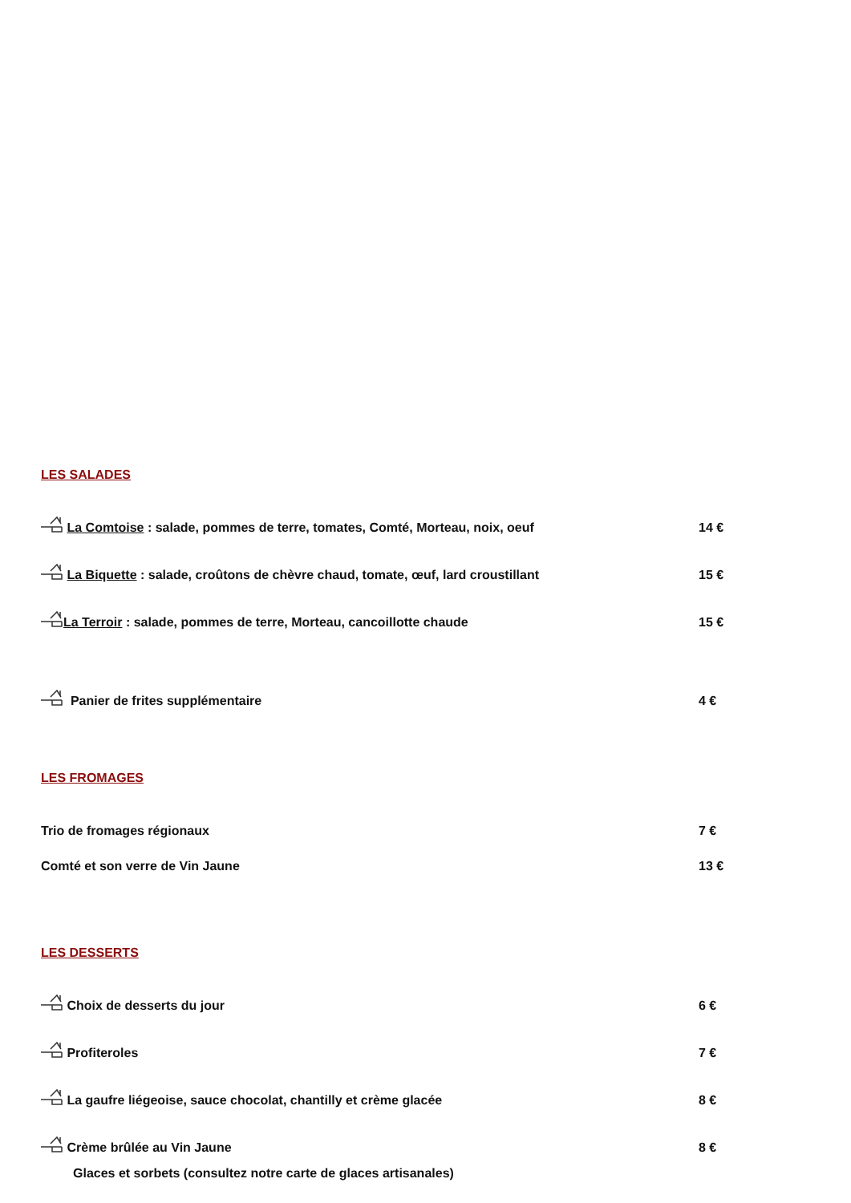LES SALADES
La Comtoise : salade, pommes de terre, tomates, Comté, Morteau, noix, oeuf 14 €
La Biquette : salade, croûtons de chèvre chaud, tomate, œuf, lard croustillant 15 €
La Terroir : salade, pommes de terre, Morteau, cancoillotte chaude 15 €
Panier de frites supplémentaire 4 €
LES FROMAGES
Trio de fromages régionaux 7 €
Comté et son verre de Vin Jaune 13 €
LES DESSERTS
Choix de desserts du jour 6 €
Profiteroles 7 €
La gaufre liégeoise, sauce chocolat, chantilly et crème glacée 8 €
Crème brûlée au Vin Jaune 8 €
Glaces et sorbets (consultez notre carte de glaces artisanales)